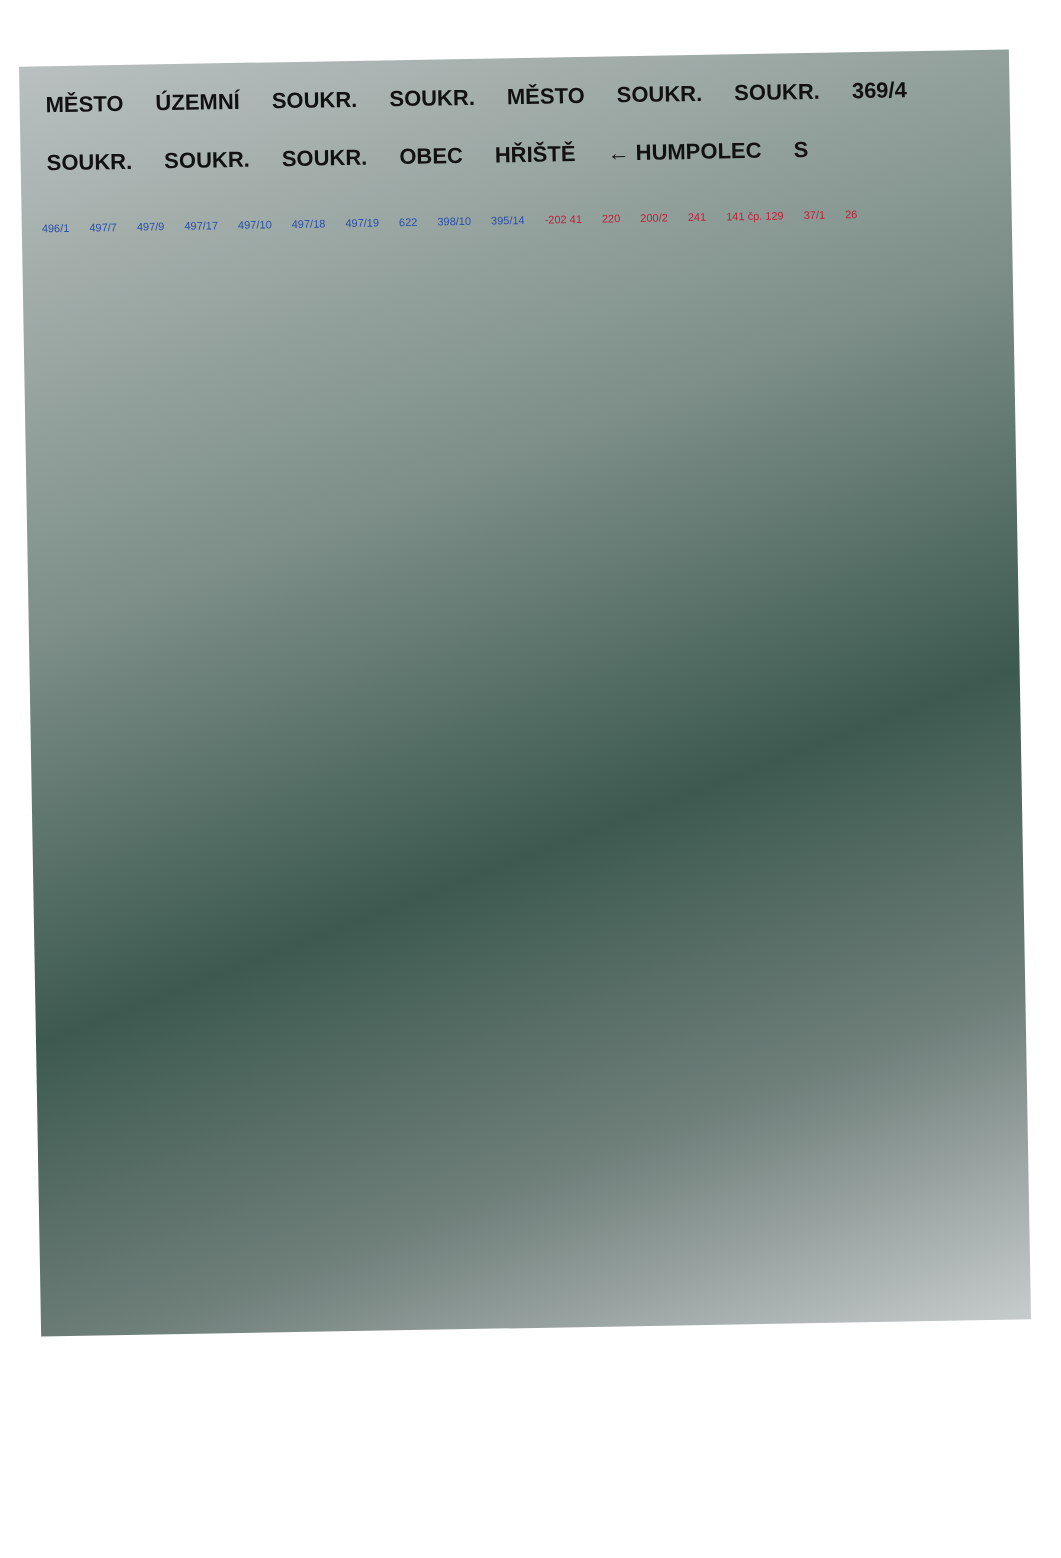MĚSTO ÚZEMNÍ SOUKR. SOUKR. MĚSTO SOUKR. SOUKR. 369/4 SOUKR. SOUKR. SOUKR. OBEC HŘIŠTĚ ← HUMPOLEC S
496/1 497/7 497/9 497/17 497/10 497/18 497/19 622 398/10 395/14 -202 41 220 200/2 241 141 čp. 129 37/1 26